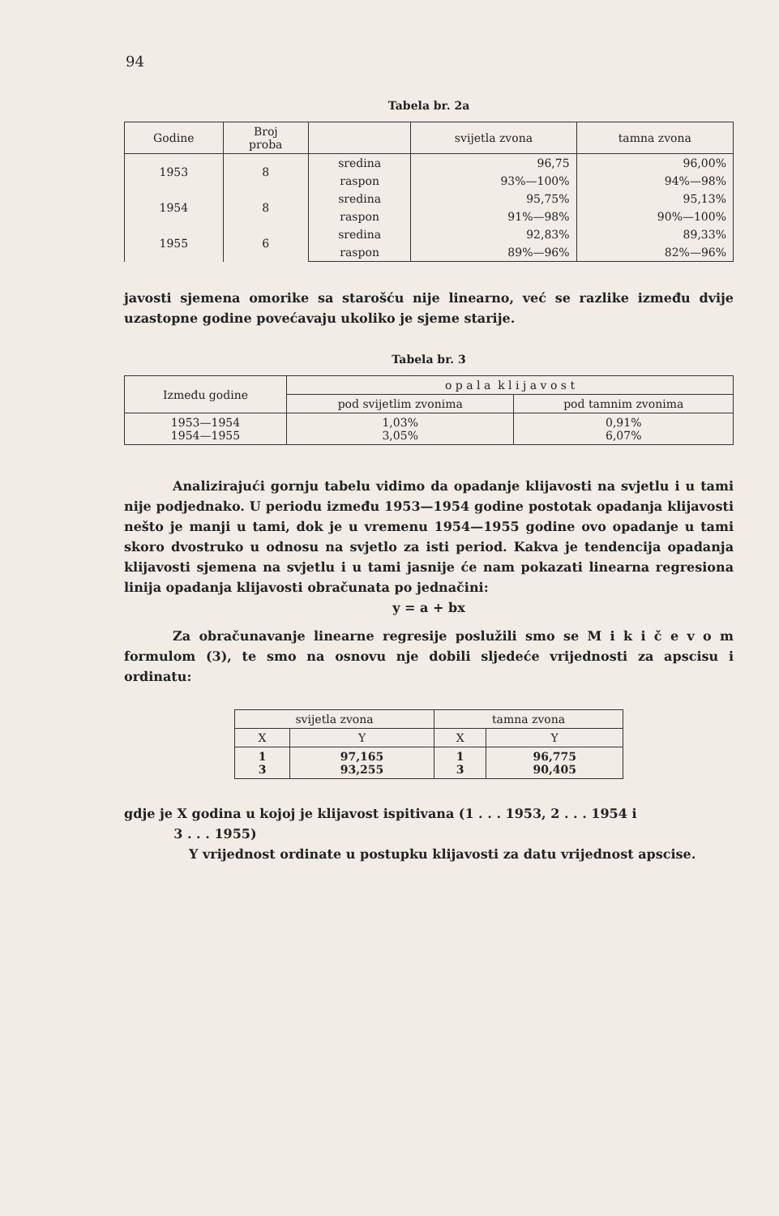94
Tabela br. 2a
| Godine | Broj proba | | svijetla zvona | tamna zvona |
| --- | --- | --- | --- | --- |
| 1953 | 8 | sredina | 96,75 | 96,00% |
| | | raspon | 93%—100% | 94%—98% |
| 1954 | 8 | sredina | 95,75% | 95,13% |
| | | raspon | 91%—98% | 90%—100% |
| 1955 | 6 | sredina | 92,83% | 89,33% |
| | | raspon | 89%—96% | 82%—96% |
javosti sjemena omorike sa starošću nije linearno, već se razlike između dvije uzastopne godine povećavaju ukoliko je sjeme starije.
Tabela br. 3
| Između godine | o p a l a k l i j a v o s t | |
| --- | --- | --- |
| | pod svijetlim zvonima | pod tamnim zvonima |
| 1953—1954 1954—1955 | 1,03% 3,05% | 0,91% 6,07% |
Analizirajući gornju tabelu vidimo da opadanje klijavosti na svjetlu i u tami nije podjednako. U periodu između 1953—1954 godine postotak opadanja klijavosti nešto je manji u tami, dok je u vremenu 1954—1955 godine ovo opadanje u tami skoro dvostruko u odnosu na svjetlo za isti period. Kakva je tendencija opadanja klijavosti sjemena na svjetlu i u tami jasnije će nam pokazati linearna regresiona linija opadanja klijavosti obračunata po jednačini:
y = a + bx
Za obračunavanje linearne regresije poslužili smo se M i k i č e v o m formulom (3), te smo na osnovu nje dobili sljedeće vrijednosti za apscisu i ordinatu:
| svijetla zvona | | tamna zvona | |
| --- | --- | --- | --- |
| X | Y | X | Y |
| 1 3 | 97,165 93,255 | 1 3 | 96,775 90,405 |
gdje je X godina u kojoj je klijavost ispitivana (1 . . . 1953, 2 . . . 1954 i
3 . . . 1955)
Y vrijednost ordinate u postupku klijavosti za datu vrijednost apscise.